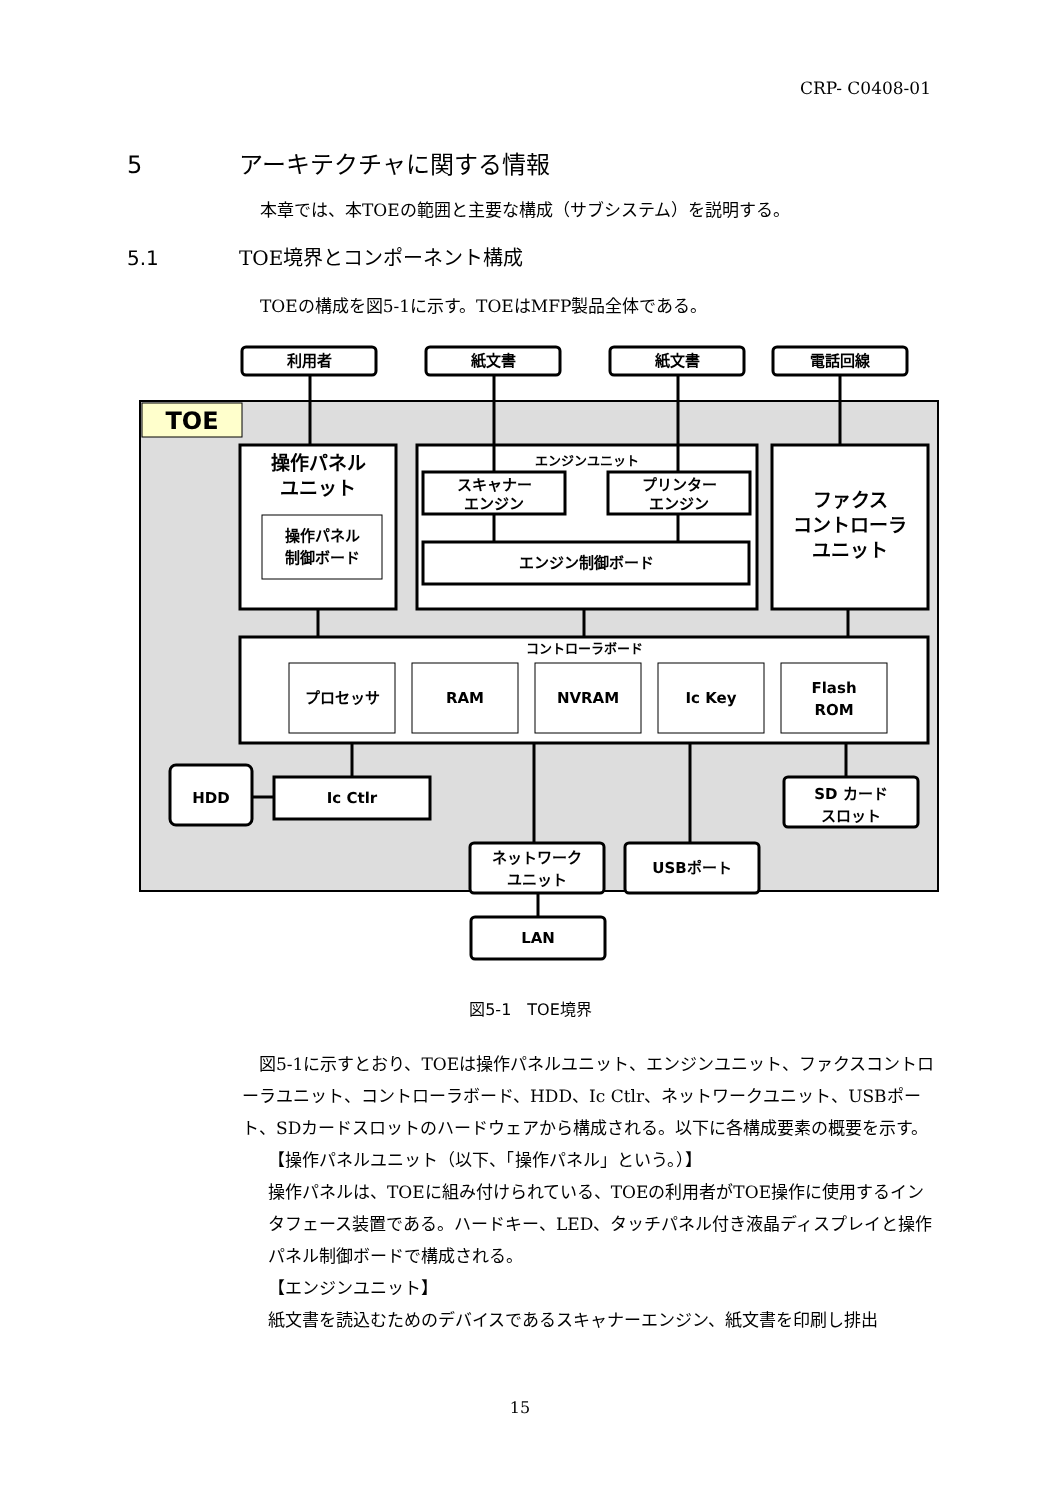CRP- C0408-01
5 アーキテクチャに関する情報
本章では、本TOEの範囲と主要な構成（サブシステム）を説明する。
5.1 TOE境界とコンポーネント構成
TOEの構成を図5-1に示す。TOEはMFP製品全体である。
利用者
紙文書
紙文書
電話回線
TOE
操作パネル
ユニット
操作パネル
制御ボード
エンジンユニット
スキャナー
エンジン
プリンター
エンジン
エンジン制御ボード
ファクス
コントローラ
ユニット
コントローラボード
プロセッサ
RAM
NVRAM
Ic Key
Flash
ROM
HDD
Ic Ctlr
SD カード
スロット
ネットワーク
ユニット
USBポート
LAN
図5-1　TOE境界
　図5-1に示すとおり、TOEは操作パネルユニット、エンジンユニット、ファクスコントローラユニット、コントローラボード、HDD、Ic Ctlr、ネットワークユニット、USBポート、SDカードスロットのハードウェアから構成される。以下に各構成要素の概要を示す。
【操作パネルユニット（以下、「操作パネル」という。）】
操作パネルは、TOEに組み付けられている、TOEの利用者がTOE操作に使用するインタフェース装置である。ハードキー、LED、タッチパネル付き液晶ディスプレイと操作パネル制御ボードで構成される。
【エンジンユニット】
紙文書を読込むためのデバイスであるスキャナーエンジン、紙文書を印刷し排出
15